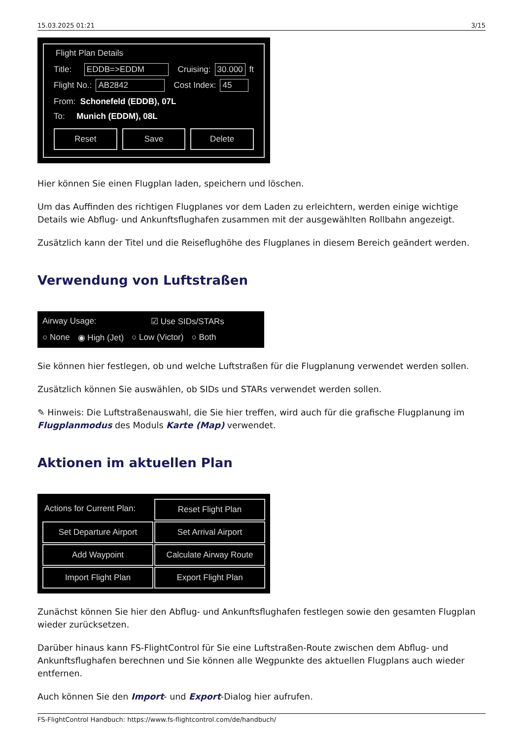15.03.2025 01:21 3/15
Flight Plan Details
Title: EDDB=>EDDM Cruising: 30.000 ft
Flight No.: AB2842 Cost Index: 45
From: Schonefeld (EDDB), 07L
To: Munich (EDDM), 08L
Reset Save Delete
Hier können Sie einen Flugplan laden, speichern und löschen.
Um das Auffinden des richtigen Flugplanes vor dem Laden zu erleichtern, werden einige wichtige Details wie Abflug- und Ankunftsflughafen zusammen mit der ausgewählten Rollbahn angezeigt.
Zusätzlich kann der Titel und die Reiseflughöhe des Flugplanes in diesem Bereich geändert werden.
Verwendung von Luftstraßen
Airway Usage: ☑ Use SIDs/STARs
○ None ◉ High (Jet) ○ Low (Victor) ○ Both
Sie können hier festlegen, ob und welche Luftstraßen für die Flugplanung verwendet werden sollen.
Zusätzlich können Sie auswählen, ob SIDs und STARs verwendet werden sollen.
✎ Hinweis: Die Luftstraßenauswahl, die Sie hier treffen, wird auch für die grafische Flugplanung im Flugplanmodus des Moduls Karte (Map) verwendet.
Aktionen im aktuellen Plan
Actions for Current Plan:
Reset Flight Plan
Set Departure Airport
Set Arrival Airport
Add Waypoint
Calculate Airway Route
Import Flight Plan
Export Flight Plan
Zunächst können Sie hier den Abflug- und Ankunftsflughafen festlegen sowie den gesamten Flugplan wieder zurücksetzen.
Darüber hinaus kann FS-FlightControl für Sie eine Luftstraßen-Route zwischen dem Abflug- und Ankunftsflughafen berechnen und Sie können alle Wegpunkte des aktuellen Flugplans auch wieder entfernen.
Auch können Sie den Import- und Export-Dialog hier aufrufen.
FS-FlightControl Handbuch: https://www.fs-flightcontrol.com/de/handbuch/